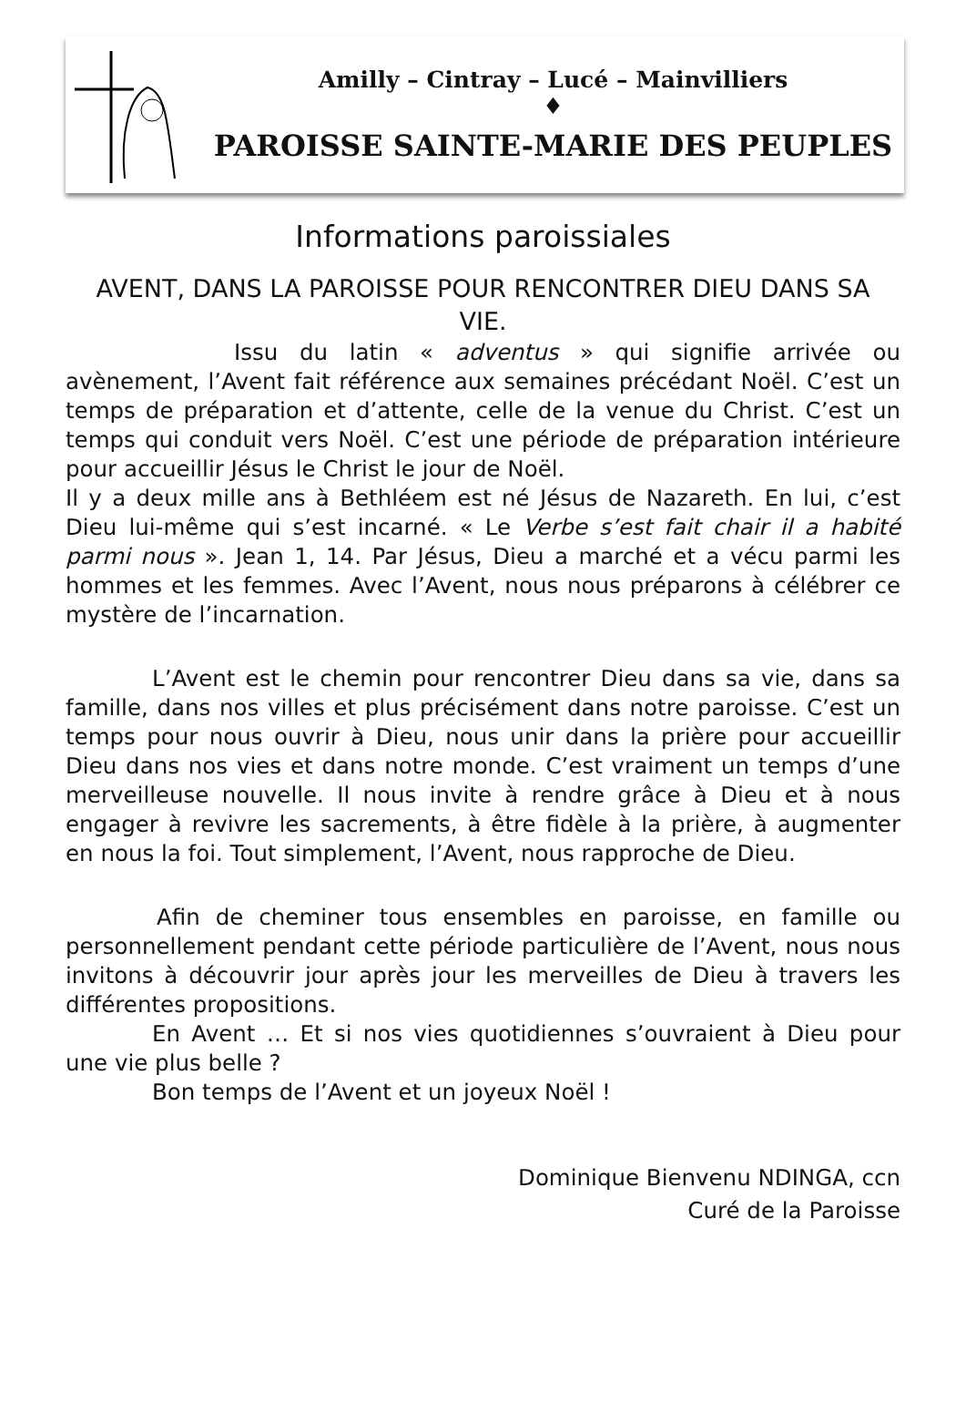Amilly – Cintray – Lucé – Mainvilliers
♦
PAROISSE SAINTE-MARIE DES PEUPLES
Informations paroissiales
AVENT, DANS LA PAROISSE POUR RENCONTRER DIEU DANS SA VIE.
Issu du latin « adventus » qui signifie arrivée ou avènement, l’Avent fait référence aux semaines précédant Noël. C’est un temps de préparation et d’attente, celle de la venue du Christ. C’est un temps qui conduit vers Noël. C’est une période de préparation intérieure pour accueillir Jésus le Christ le jour de Noël.
Il y a deux mille ans à Bethléem est né Jésus de Nazareth. En lui, c’est Dieu lui-même qui s’est incarné. « Le Verbe s’est fait chair il a habité parmi nous ». Jean 1, 14. Par Jésus, Dieu a marché et a vécu parmi les hommes et les femmes. Avec l’Avent, nous nous préparons à célébrer ce mystère de l’incarnation.
L’Avent est le chemin pour rencontrer Dieu dans sa vie, dans sa famille, dans nos villes et plus précisément dans notre paroisse. C’est un temps pour nous ouvrir à Dieu, nous unir dans la prière pour accueillir Dieu dans nos vies et dans notre monde. C’est vraiment un temps d’une merveilleuse nouvelle. Il nous invite à rendre grâce à Dieu et à nous engager à revivre les sacrements, à être fidèle à la prière, à augmenter en nous la foi. Tout simplement, l’Avent, nous rapproche de Dieu.
Afin de cheminer tous ensembles en paroisse, en famille ou personnellement pendant cette période particulière de l’Avent, nous nous invitons à découvrir jour après jour les merveilles de Dieu à travers les différentes propositions.
En Avent … Et si nos vies quotidiennes s’ouvraient à Dieu pour une vie plus belle ?
Bon temps de l’Avent et un joyeux Noël !
Dominique Bienvenu NDINGA, ccn
Curé de la Paroisse